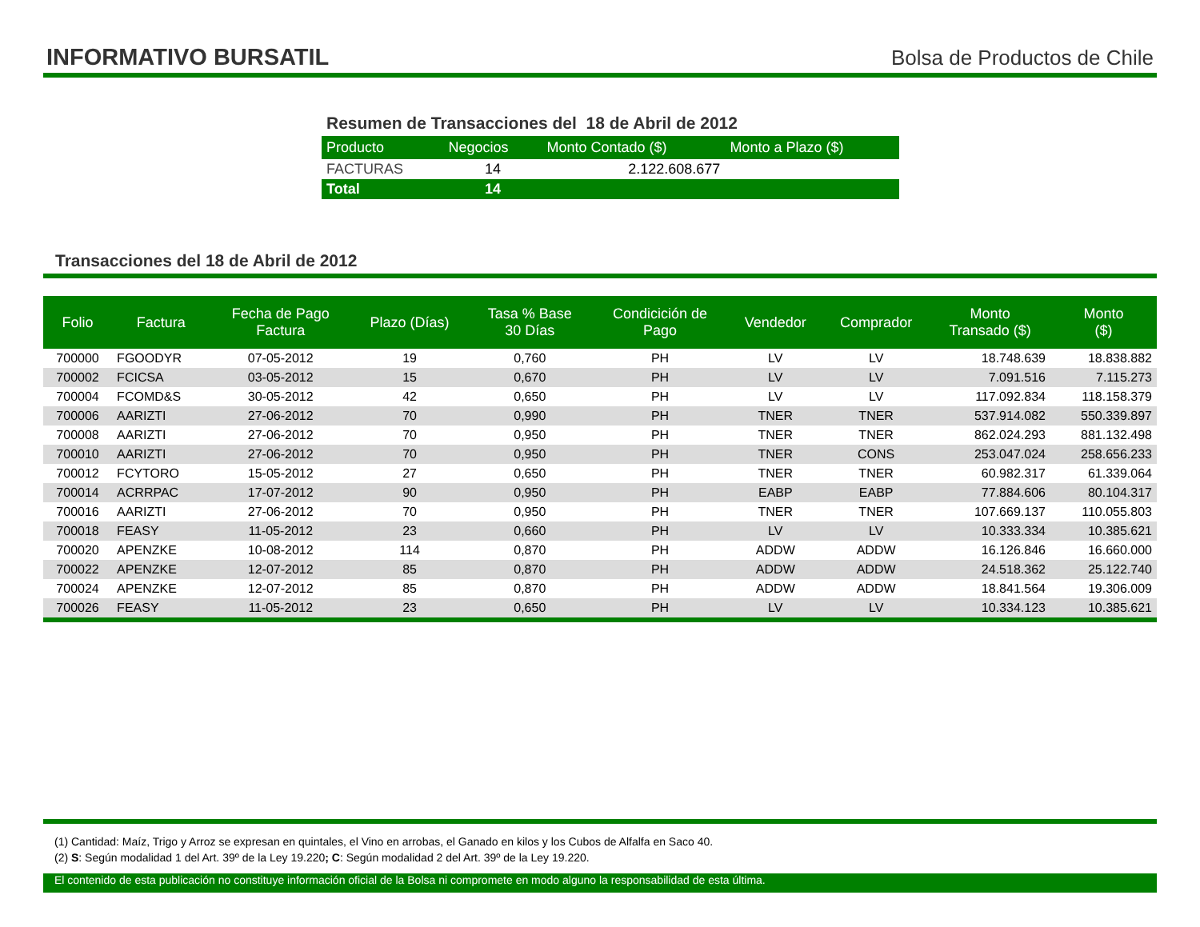INFORMATIVO BURSATIL
Bolsa de Productos de Chile
Resumen de Transacciones del 18 de Abril de 2012
| Producto | Negocios | Monto Contado ($) | Monto a Plazo ($) |
| --- | --- | --- | --- |
| FACTURAS | 14 | 2.122.608.677 | |
| Total | 14 | | |
Transacciones del 18 de Abril de 2012
| Folio | Factura | Fecha de Pago Factura | Plazo (Días) | Tasa % Base 30 Días | Condicición de Pago | Vendedor | Comprador | Monto Transado ($) | Monto ($) |
| --- | --- | --- | --- | --- | --- | --- | --- | --- | --- |
| 700000 | FGOODYR | 07-05-2012 | 19 | 0,760 | PH | LV | LV | 18.748.639 | 18.838.882 |
| 700002 | FCICSA | 03-05-2012 | 15 | 0,670 | PH | LV | LV | 7.091.516 | 7.115.273 |
| 700004 | FCOMD&S | 30-05-2012 | 42 | 0,650 | PH | LV | LV | 117.092.834 | 118.158.379 |
| 700006 | AARIZTI | 27-06-2012 | 70 | 0,990 | PH | TNER | TNER | 537.914.082 | 550.339.897 |
| 700008 | AARIZTI | 27-06-2012 | 70 | 0,950 | PH | TNER | TNER | 862.024.293 | 881.132.498 |
| 700010 | AARIZTI | 27-06-2012 | 70 | 0,950 | PH | TNER | CONS | 253.047.024 | 258.656.233 |
| 700012 | FCYTORO | 15-05-2012 | 27 | 0,650 | PH | TNER | TNER | 60.982.317 | 61.339.064 |
| 700014 | ACRRPAC | 17-07-2012 | 90 | 0,950 | PH | EABP | EABP | 77.884.606 | 80.104.317 |
| 700016 | AARIZTI | 27-06-2012 | 70 | 0,950 | PH | TNER | TNER | 107.669.137 | 110.055.803 |
| 700018 | FEASY | 11-05-2012 | 23 | 0,660 | PH | LV | LV | 10.333.334 | 10.385.621 |
| 700020 | APENZKE | 10-08-2012 | 114 | 0,870 | PH | ADDW | ADDW | 16.126.846 | 16.660.000 |
| 700022 | APENZKE | 12-07-2012 | 85 | 0,870 | PH | ADDW | ADDW | 24.518.362 | 25.122.740 |
| 700024 | APENZKE | 12-07-2012 | 85 | 0,870 | PH | ADDW | ADDW | 18.841.564 | 19.306.009 |
| 700026 | FEASY | 11-05-2012 | 23 | 0,650 | PH | LV | LV | 10.334.123 | 10.385.621 |
(1) Cantidad: Maíz, Trigo y Arroz se expresan en quintales, el Vino en arrobas, el Ganado en kilos y los Cubos de Alfalfa en Saco 40.
(2) S: Según modalidad 1 del Art. 39º de la Ley 19.220; C: Según modalidad 2 del Art. 39º de la Ley 19.220.
El contenido de esta publicación no constituye información oficial de la Bolsa ni compromete en modo alguno la responsabilidad de esta última.